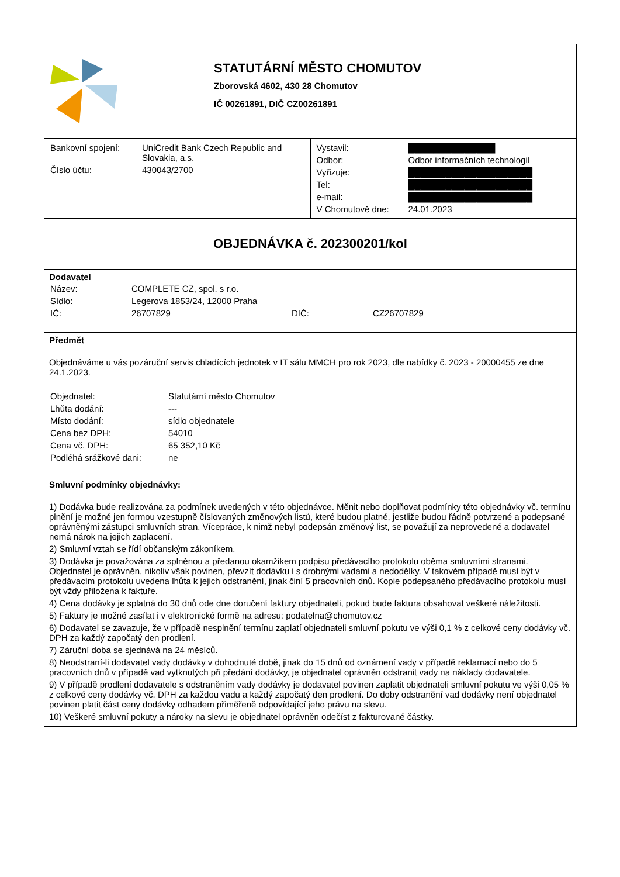STATUTÁRNÍ MĚSTO CHOMUTOV
Zborovská 4602, 430 28 Chomutov
IČ 00261891, DIČ CZ00261891
| Bankovní spojení: | UniCredit Bank Czech Republic and Slovakia, a.s. |
| Číslo účtu: | 430043/2700 |
| Vystavil: | ██████████████ |
| Odbor: | Odbor informačních technologií |
| Vyřizuje: | ████████████████████ |
| Tel: | ████████████████████ |
| e-mail: | ████████████████████ |
| V Chomutově dne: | 24.01.2023 |
OBJEDNÁVKA č. 202300201/kol
Dodavatel
| Název: | COMPLETE CZ, spol. s r.o. | | |
| Sídlo: | Legerova 1853/24, 12000 Praha | | |
| IČ: | 26707829 | DIČ: | CZ26707829 |
Předmět
Objednáváme u vás pozáruční servis chladících jednotek v IT sálu MMCH pro rok 2023, dle nabídky č. 2023 - 20000455 ze dne 24.1.2023.
| Objednatel: | Statutární město Chomutov |
| Lhůta dodání: | --- |
| Místo dodání: | sídlo objednatele |
| Cena bez DPH: | 54010 |
| Cena vč. DPH: | 65 352,10 Kč |
| Podléhá srážkové dani: | ne |
Smluvní podmínky objednávky:
1) Dodávka bude realizována za podmínek uvedených v této objednávce. Měnit nebo doplňovat podmínky této objednávky vč. termínu plnění je možné jen formou vzestupně číslovaných změnových listů, které budou platné, jestliže budou řádně potvrzené a podepsané oprávněnými zástupci smluvních stran. Vícepráce, k nimž nebyl podepsán změnový list, se považují za neprovedené a dodavatel nemá nárok na jejich zaplacení.
2) Smluvní vztah se řídí občanským zákoníkem.
3) Dodávka je považována za splněnou a předanou okamžikem podpisu předávacího protokolu oběma smluvními stranami. Objednatel je oprávněn, nikoliv však povinen, převzít dodávku i s drobnými vadami a nedodělky. V takovém případě musí být v předávacím protokolu uvedena lhůta k jejich odstranění, jinak činí 5 pracovních dnů. Kopie podepsaného předávacího protokolu musí být vždy přiložena k faktuře.
4) Cena dodávky je splatná do 30 dnů ode dne doručení faktury objednateli, pokud bude faktura obsahovat veškeré náležitosti.
5) Faktury je možné zasílat i v elektronické formě na adresu: podatelna@chomutov.cz
6) Dodavatel se zavazuje, že v případě nesplnění termínu zaplatí objednateli smluvní pokutu ve výši 0,1 % z celkové ceny dodávky vč. DPH za každý započatý den prodlení.
7) Záruční doba se sjednává na 24 měsíců.
8) Neodstraní-li dodavatel vady dodávky v dohodnuté době, jinak do 15 dnů od oznámení vady v případě reklamací nebo do 5 pracovních dnů v případě vad vytknutých při předání dodávky, je objednatel oprávněn odstranit vady na náklady dodavatele.
9) V případě prodlení dodavatele s odstraněním vady dodávky je dodavatel povinen zaplatit objednateli smluvní pokutu ve výši 0,05 % z celkové ceny dodávky vč. DPH za každou vadu a každý započatý den prodlení. Do doby odstranění vad dodávky není objednatel povinen platit část ceny dodávky odhadem přiměřeně odpovídající jeho právu na slevu.
10) Veškeré smluvní pokuty a nároky na slevu je objednatel oprávněn odečíst z fakturované částky.